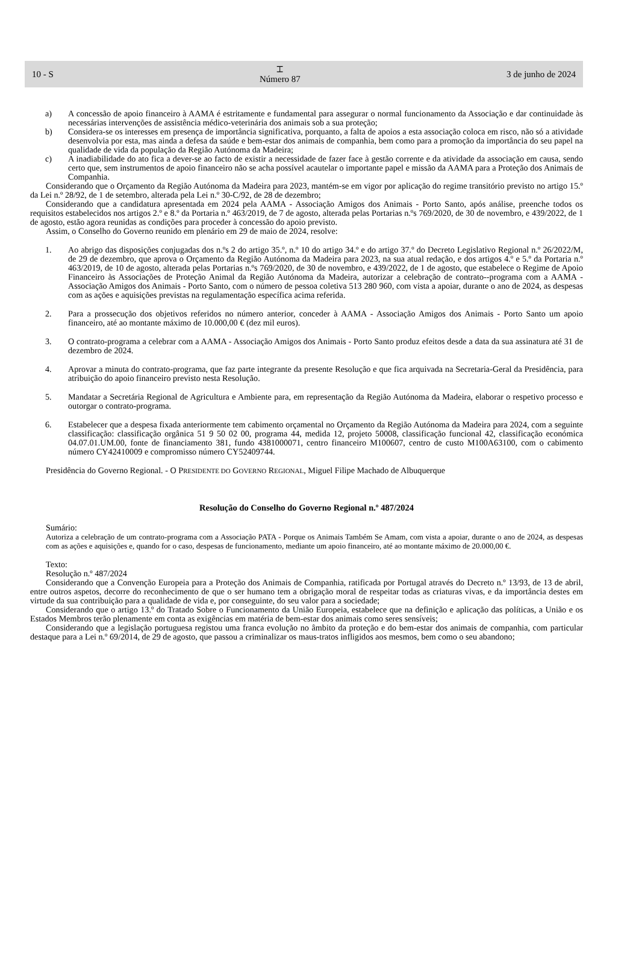10 - S
⌶
Número 87
3 de junho de 2024
a) A concessão de apoio financeiro à AAMA é estritamente e fundamental para assegurar o normal funcionamento da Associação e dar continuidade às necessárias intervenções de assistência médico-veterinária dos animais sob a sua proteção;
b) Considera-se os interesses em presença de importância significativa, porquanto, a falta de apoios a esta associação coloca em risco, não só a atividade desenvolvia por esta, mas ainda a defesa da saúde e bem-estar dos animais de companhia, bem como para a promoção da importância do seu papel na qualidade de vida da população da Região Autónoma da Madeira;
c) A inadiabilidade do ato fica a dever-se ao facto de existir a necessidade de fazer face à gestão corrente e da atividade da associação em causa, sendo certo que, sem instrumentos de apoio financeiro não se acha possível acautelar o importante papel e missão da AAMA para a Proteção dos Animais de Companhia.
Considerando que o Orçamento da Região Autónoma da Madeira para 2023, mantém-se em vigor por aplicação do regime transitório previsto no artigo 15.º da Lei n.º 28/92, de 1 de setembro, alterada pela Lei n.º 30-C/92, de 28 de dezembro;
Considerando que a candidatura apresentada em 2024 pela AAMA - Associação Amigos dos Animais - Porto Santo, após análise, preenche todos os requisitos estabelecidos nos artigos 2.º e 8.º da Portaria n.º 463/2019, de 7 de agosto, alterada pelas Portarias n.ºs 769/2020, de 30 de novembro, e 439/2022, de 1 de agosto, estão agora reunidas as condições para proceder à concessão do apoio previsto.
Assim, o Conselho do Governo reunido em plenário em 29 de maio de 2024, resolve:
1. Ao abrigo das disposições conjugadas dos n.ºs 2 do artigo 35.º, n.º 10 do artigo 34.º e do artigo 37.º do Decreto Legislativo Regional n.º 26/2022/M, de 29 de dezembro, que aprova o Orçamento da Região Autónoma da Madeira para 2023, na sua atual redação, e dos artigos 4.º e 5.º da Portaria n.º 463/2019, de 10 de agosto, alterada pelas Portarias n.ºs 769/2020, de 30 de novembro, e 439/2022, de 1 de agosto, que estabelece o Regime de Apoio Financeiro às Associações de Proteção Animal da Região Autónoma da Madeira, autorizar a celebração de contrato--programa com a AAMA - Associação Amigos dos Animais - Porto Santo, com o número de pessoa coletiva 513 280 960, com vista a apoiar, durante o ano de 2024, as despesas com as ações e aquisições previstas na regulamentação específica acima referida.
2. Para a prossecução dos objetivos referidos no número anterior, conceder à AAMA - Associação Amigos dos Animais - Porto Santo um apoio financeiro, até ao montante máximo de 10.000,00 € (dez mil euros).
3. O contrato-programa a celebrar com a AAMA - Associação Amigos dos Animais - Porto Santo produz efeitos desde a data da sua assinatura até 31 de dezembro de 2024.
4. Aprovar a minuta do contrato-programa, que faz parte integrante da presente Resolução e que fica arquivada na Secretaria-Geral da Presidência, para atribuição do apoio financeiro previsto nesta Resolução.
5. Mandatar a Secretária Regional de Agricultura e Ambiente para, em representação da Região Autónoma da Madeira, elaborar o respetivo processo e outorgar o contrato-programa.
6. Estabelecer que a despesa fixada anteriormente tem cabimento orçamental no Orçamento da Região Autónoma da Madeira para 2024, com a seguinte classificação: classificação orgânica 51 9 50 02 00, programa 44, medida 12, projeto 50008, classificação funcional 42, classificação económica 04.07.01.UM.00, fonte de financiamento 381, fundo 4381000071, centro financeiro M100607, centro de custo M100A63100, com o cabimento número CY42410009 e compromisso número CY52409744.
Presidência do Governo Regional. - O PRESIDENTE DO GOVERNO REGIONAL, Miguel Filipe Machado de Albuquerque
Resolução do Conselho do Governo Regional n.º 487/2024
Sumário:
Autoriza a celebração de um contrato-programa com a Associação PATA - Porque os Animais Também Se Amam, com vista a apoiar, durante o ano de 2024, as despesas com as ações e aquisições e, quando for o caso, despesas de funcionamento, mediante um apoio financeiro, até ao montante máximo de 20.000,00 €.
Texto:
Resolução n.º 487/2024
Considerando que a Convenção Europeia para a Proteção dos Animais de Companhia, ratificada por Portugal através do Decreto n.º 13/93, de 13 de abril, entre outros aspetos, decorre do reconhecimento de que o ser humano tem a obrigação moral de respeitar todas as criaturas vivas, e da importância destes em virtude da sua contribuição para a qualidade de vida e, por conseguinte, do seu valor para a sociedade;
Considerando que o artigo 13.º do Tratado Sobre o Funcionamento da União Europeia, estabelece que na definição e aplicação das políticas, a União e os Estados Membros terão plenamente em conta as exigências em matéria de bem-estar dos animais como seres sensíveis;
Considerando que a legislação portuguesa registou uma franca evolução no âmbito da proteção e do bem-estar dos animais de companhia, com particular destaque para a Lei n.º 69/2014, de 29 de agosto, que passou a criminalizar os maus-tratos infligidos aos mesmos, bem como o seu abandono;